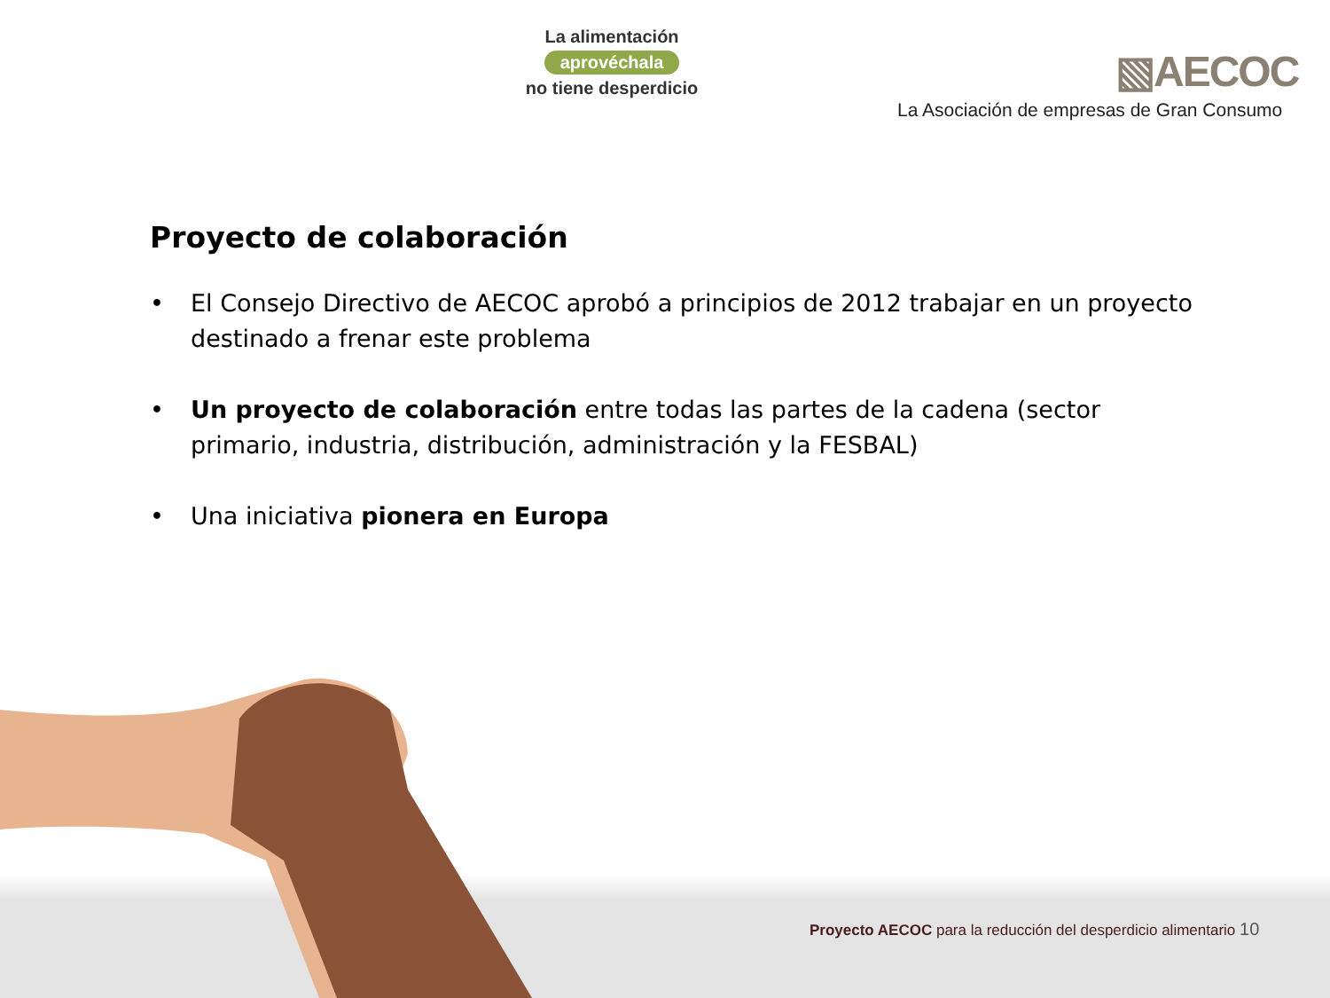La alimentación
aprovéchala
no tiene desperdicio
▧AECOC
La Asociación de empresas de Gran Consumo
Proyecto de colaboración
• El Consejo Directivo de AECOC aprobó a principios de 2012 trabajar en un proyecto destinado a frenar este problema
• Un proyecto de colaboración entre todas las partes de la cadena (sector primario, industria, distribución, administración y la FESBAL)
• Una iniciativa pionera en Europa
Proyecto AECOC para la reducción del desperdicio alimentario 10